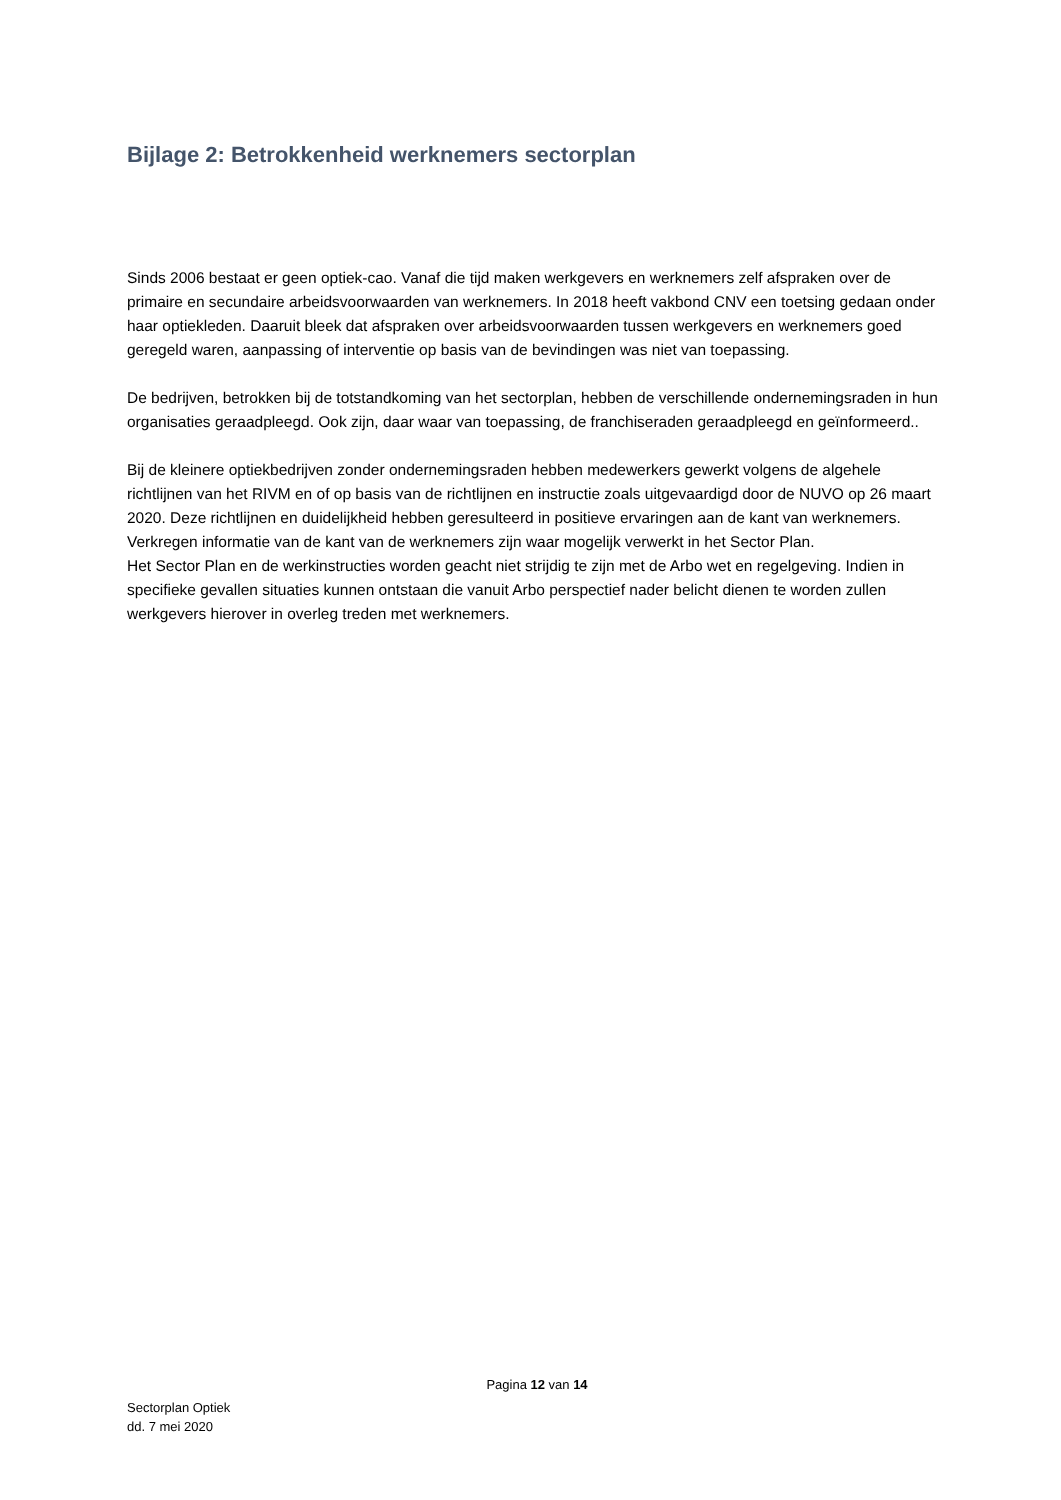Bijlage 2: Betrokkenheid werknemers sectorplan
Sinds 2006 bestaat er geen optiek-cao. Vanaf die tijd maken werkgevers en werknemers zelf afspraken over de primaire en secundaire arbeidsvoorwaarden van werknemers. In 2018 heeft vakbond CNV een toetsing gedaan onder haar optiekleden. Daaruit bleek dat afspraken over arbeidsvoorwaarden tussen werkgevers en werknemers goed geregeld waren, aanpassing of interventie op basis van de bevindingen was niet van toepassing.
De bedrijven, betrokken bij de totstandkoming van het sectorplan, hebben de verschillende ondernemingsraden in hun organisaties geraadpleegd. Ook zijn, daar waar van toepassing, de franchiseraden geraadpleegd en geïnformeerd..
Bij de kleinere optiekbedrijven zonder ondernemingsraden hebben medewerkers gewerkt volgens de algehele richtlijnen van het RIVM en of op basis van de richtlijnen en instructie zoals uitgevaardigd door de NUVO op 26 maart 2020. Deze richtlijnen en duidelijkheid hebben geresulteerd in positieve ervaringen aan de kant van werknemers. Verkregen informatie van de kant van de werknemers zijn waar mogelijk verwerkt in het Sector Plan.
Het Sector Plan en de werkinstructies worden geacht niet strijdig te zijn met de Arbo wet en regelgeving. Indien in specifieke gevallen situaties kunnen ontstaan die vanuit Arbo perspectief nader belicht dienen te worden zullen werkgevers hierover in overleg treden met werknemers.
Pagina 12 van 14
Sectorplan Optiek
dd. 7 mei 2020